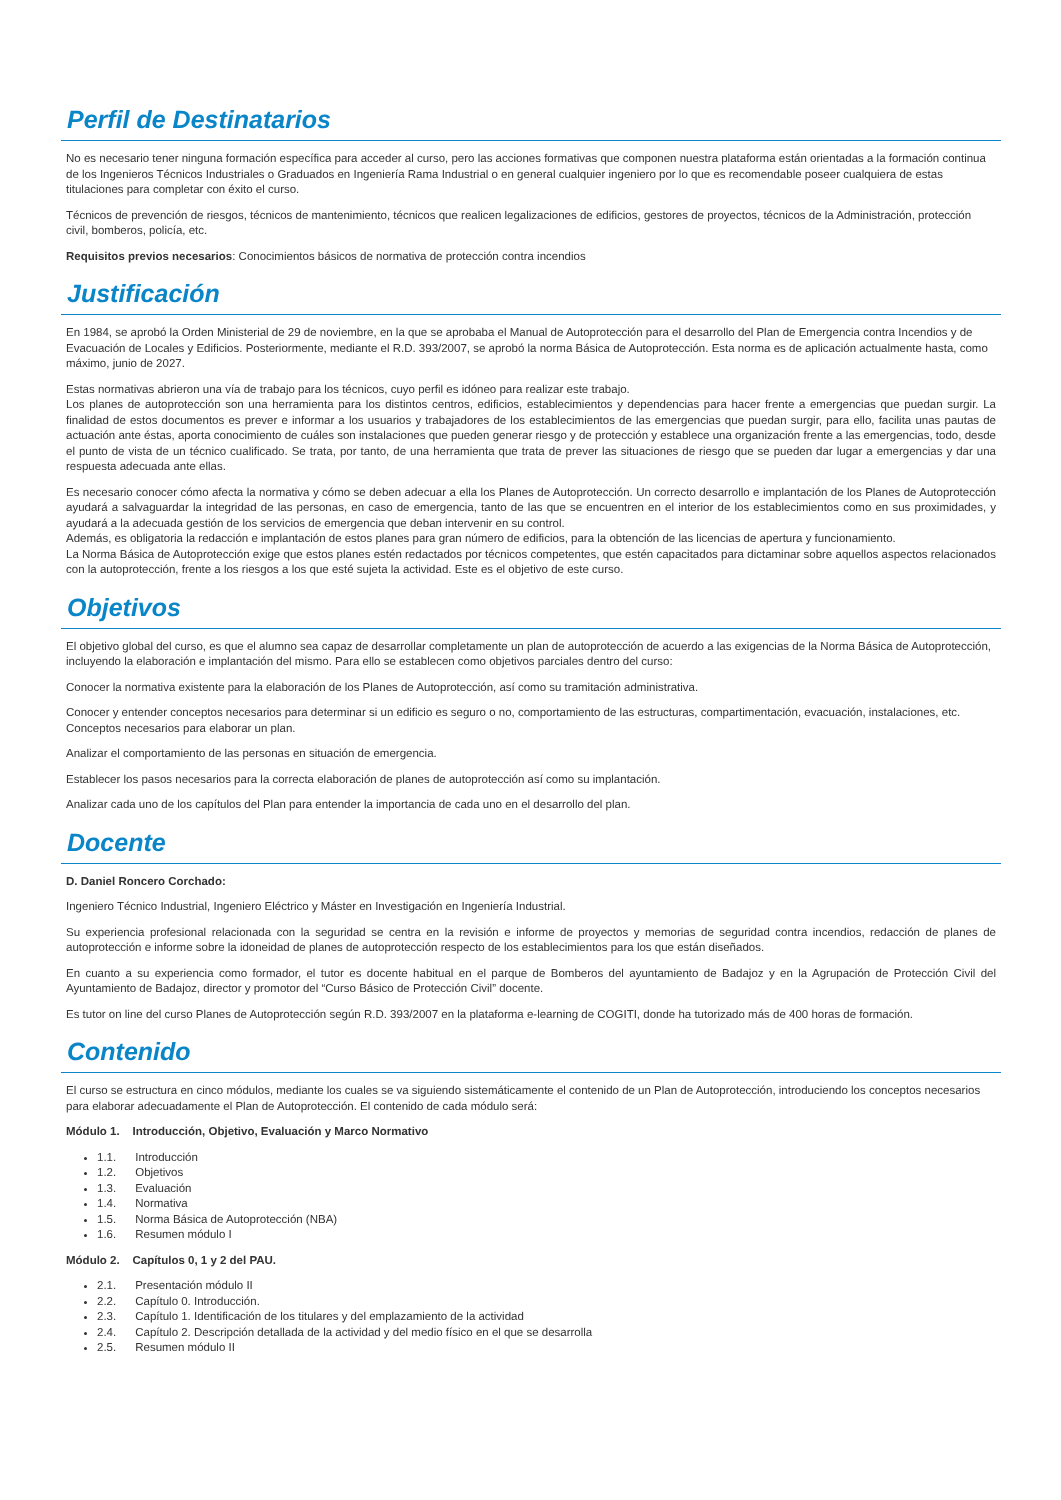Perfil de Destinatarios
No es necesario tener ninguna formación específica para acceder al curso, pero las acciones formativas que componen nuestra plataforma están orientadas a la formación continua de los Ingenieros Técnicos Industriales o Graduados en Ingeniería Rama Industrial o en general cualquier ingeniero por lo que es recomendable poseer cualquiera de estas titulaciones para completar con éxito el curso.
Técnicos de prevención de riesgos, técnicos de mantenimiento, técnicos que realicen legalizaciones de edificios, gestores de proyectos, técnicos de la Administración, protección civil, bomberos, policía, etc.
Requisitos previos necesarios: Conocimientos básicos de normativa de protección contra incendios
Justificación
En 1984, se aprobó la Orden Ministerial de 29 de noviembre, en la que se aprobaba el Manual de Autoprotección para el desarrollo del Plan de Emergencia contra Incendios y de Evacuación de Locales y Edificios. Posteriormente, mediante el R.D. 393/2007, se aprobó la norma Básica de Autoprotección. Esta norma es de aplicación actualmente hasta, como máximo, junio de 2027.
Estas normativas abrieron una vía de trabajo para los técnicos, cuyo perfil es idóneo para realizar este trabajo.
Los planes de autoprotección son una herramienta para los distintos centros, edificios, establecimientos y dependencias para hacer frente a emergencias que puedan surgir. La finalidad de estos documentos es prever e informar a los usuarios y trabajadores de los establecimientos de las emergencias que puedan surgir, para ello, facilita unas pautas de actuación ante éstas, aporta conocimiento de cuáles son instalaciones que pueden generar riesgo y de protección y establece una organización frente a las emergencias, todo, desde el punto de vista de un técnico cualificado. Se trata, por tanto, de una herramienta que trata de prever las situaciones de riesgo que se pueden dar lugar a emergencias y dar una respuesta adecuada ante ellas.
Es necesario conocer cómo afecta la normativa y cómo se deben adecuar a ella los Planes de Autoprotección. Un correcto desarrollo e implantación de los Planes de Autoprotección ayudará a salvaguardar la integridad de las personas, en caso de emergencia, tanto de las que se encuentren en el interior de los establecimientos como en sus proximidades, y ayudará a la adecuada gestión de los servicios de emergencia que deban intervenir en su control.
Además, es obligatoria la redacción e implantación de estos planes para gran número de edificios, para la obtención de las licencias de apertura y funcionamiento.
La Norma Básica de Autoprotección exige que estos planes estén redactados por técnicos competentes, que estén capacitados para dictaminar sobre aquellos aspectos relacionados con la autoprotección, frente a los riesgos a los que esté sujeta la actividad. Este es el objetivo de este curso.
Objetivos
El objetivo global del curso, es que el alumno sea capaz de desarrollar completamente un plan de autoprotección de acuerdo a las exigencias de la Norma Básica de Autoprotección, incluyendo la elaboración e implantación del mismo. Para ello se establecen como objetivos parciales dentro del curso:
Conocer la normativa existente para la elaboración de los Planes de Autoprotección, así como su tramitación administrativa.
Conocer y entender conceptos necesarios para determinar si un edificio es seguro o no, comportamiento de las estructuras, compartimentación, evacuación, instalaciones, etc. Conceptos necesarios para elaborar un plan.
Analizar el comportamiento de las personas en situación de emergencia.
Establecer los pasos necesarios para la correcta elaboración de planes de autoprotección así como su implantación.
Analizar cada uno de los capítulos del Plan para entender la importancia de cada uno en el desarrollo del plan.
Docente
D. Daniel Roncero Corchado:
Ingeniero Técnico Industrial, Ingeniero Eléctrico y Máster en Investigación en Ingeniería Industrial.
Su experiencia profesional relacionada con la seguridad se centra en la revisión e informe de proyectos y memorias de seguridad contra incendios, redacción de planes de autoprotección e informe sobre la idoneidad de planes de autoprotección respecto de los establecimientos para los que están diseñados.
En cuanto a su experiencia como formador, el tutor es docente habitual en el parque de Bomberos del ayuntamiento de Badajoz y en la Agrupación de Protección Civil del Ayuntamiento de Badajoz, director y promotor del “Curso Básico de Protección Civil” docente.
Es tutor on line del curso Planes de Autoprotección según R.D. 393/2007 en la plataforma e-learning de COGITI, donde ha tutorizado más de 400 horas de formación.
Contenido
El curso se estructura en cinco módulos, mediante los cuales se va siguiendo sistemáticamente el contenido de un Plan de Autoprotección, introduciendo los conceptos necesarios para elaborar adecuadamente el Plan de Autoprotección. El contenido de cada módulo será:
Módulo 1. Introducción, Objetivo, Evaluación y Marco Normativo
1.1. Introducción
1.2. Objetivos
1.3. Evaluación
1.4. Normativa
1.5. Norma Básica de Autoprotección (NBA)
1.6. Resumen módulo I
Módulo 2. Capítulos 0, 1 y 2 del PAU.
2.1. Presentación módulo II
2.2. Capítulo 0. Introducción.
2.3. Capítulo 1. Identificación de los titulares y del emplazamiento de la actividad
2.4. Capítulo 2. Descripción detallada de la actividad y del medio físico en el que se desarrolla
2.5. Resumen módulo II